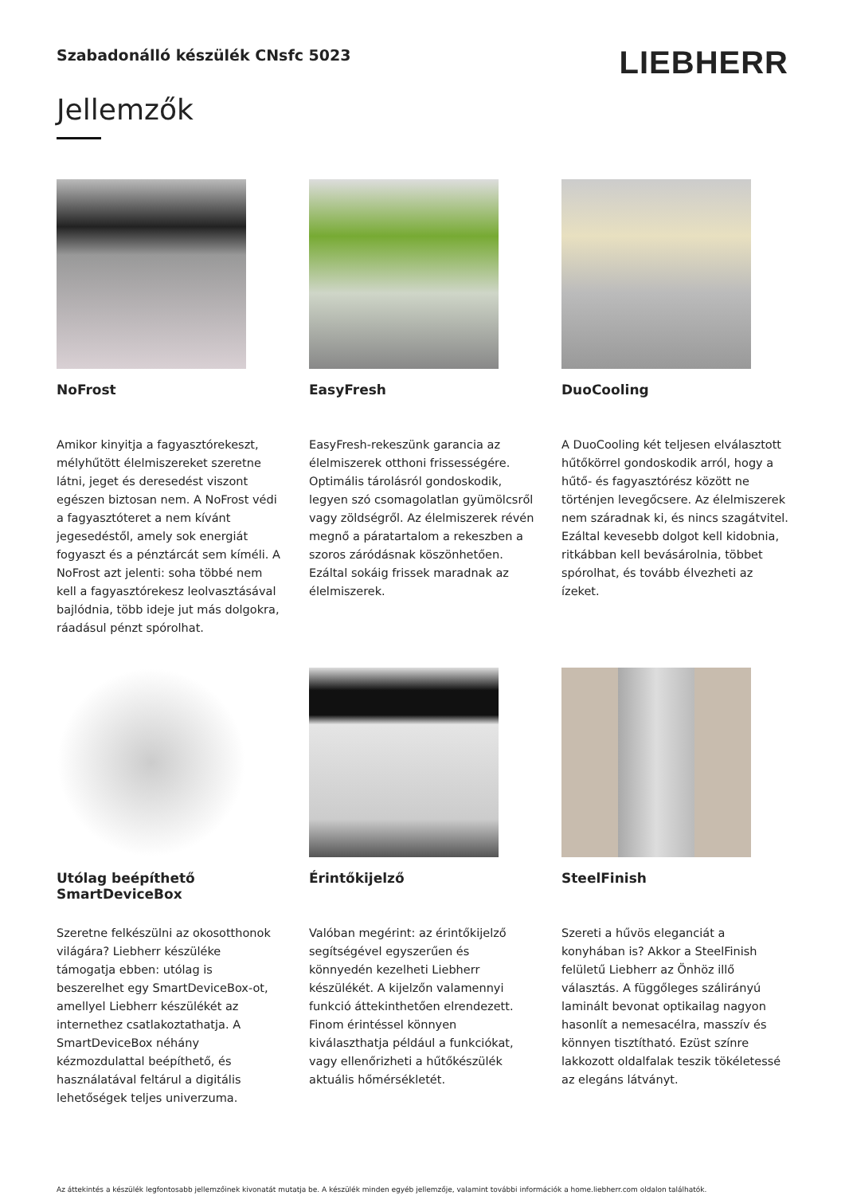Szabadonálló készülék CNsfc 5023
LIEBHERR
Jellemzők
NoFrost
Amikor kinyitja a fagyasztórekeszt, mélyhűtött élelmiszereket szeretne látni, jeget és deresedést viszont egészen biztosan nem. A NoFrost védi a fagyasztóteret a nem kívánt jegesedéstől, amely sok energiát fogyaszt és a pénztárcát sem kíméli. A NoFrost azt jelenti: soha többé nem kell a fagyasztórekesz leolvasztásával bajlódnia, több ideje jut más dolgokra, ráadásul pénzt spórolhat.
EasyFresh
EasyFresh-rekeszünk garancia az élelmiszerek otthoni frissességére. Optimális tárolásról gondoskodik, legyen szó csomagolatlan gyümölcsről vagy zöldségről. Az élelmiszerek révén megnő a páratartalom a rekeszben a szoros záródásnak köszönhetően. Ezáltal sokáig frissek maradnak az élelmiszerek.
DuoCooling
A DuoCooling két teljesen elválasztott hűtőkörrel gondoskodik arról, hogy a hűtő- és fagyasztórész között ne történjen levegőcsere. Az élelmiszerek nem száradnak ki, és nincs szagátvitel. Ezáltal kevesebb dolgot kell kidobnia, ritkábban kell bevásárolnia, többet spórolhat, és tovább élvezheti az ízeket.
Utólag beépíthető SmartDeviceBox
Szeretne felkészülni az okosotthonok világára? Liebherr készüléke támogatja ebben: utólag is beszerelhet egy SmartDeviceBox-ot, amellyel Liebherr készülékét az internethez csatlakoztathatja. A SmartDeviceBox néhány kézmozdulattal beépíthető, és használatával feltárul a digitális lehetőségek teljes univerzuma.
Érintőkijelző
Valóban megérint: az érintőkijelző segítségével egyszerűen és könnyedén kezelheti Liebherr készülékét. A kijelzőn valamennyi funkció áttekinthetően elrendezett. Finom érintéssel könnyen kiválaszthatja például a funkciókat, vagy ellenőrizheti a hűtőkészülék aktuális hőmérsékletét.
SteelFinish
Szereti a hűvös eleganciát a konyhában is? Akkor a SteelFinish felületű Liebherr az Önhöz illő választás. A függőleges szálirányú laminált bevonat optikailag nagyon hasonlít a nemesacélra, masszív és könnyen tisztítható. Ezüst színre lakkozott oldalfalak teszik tökéletessé az elegáns látványt.
Az áttekintés a készülék legfontosabb jellemzőinek kivonatát mutatja be. A készülék minden egyéb jellemzője, valamint további információk a home.liebherr.com oldalon találhatók.